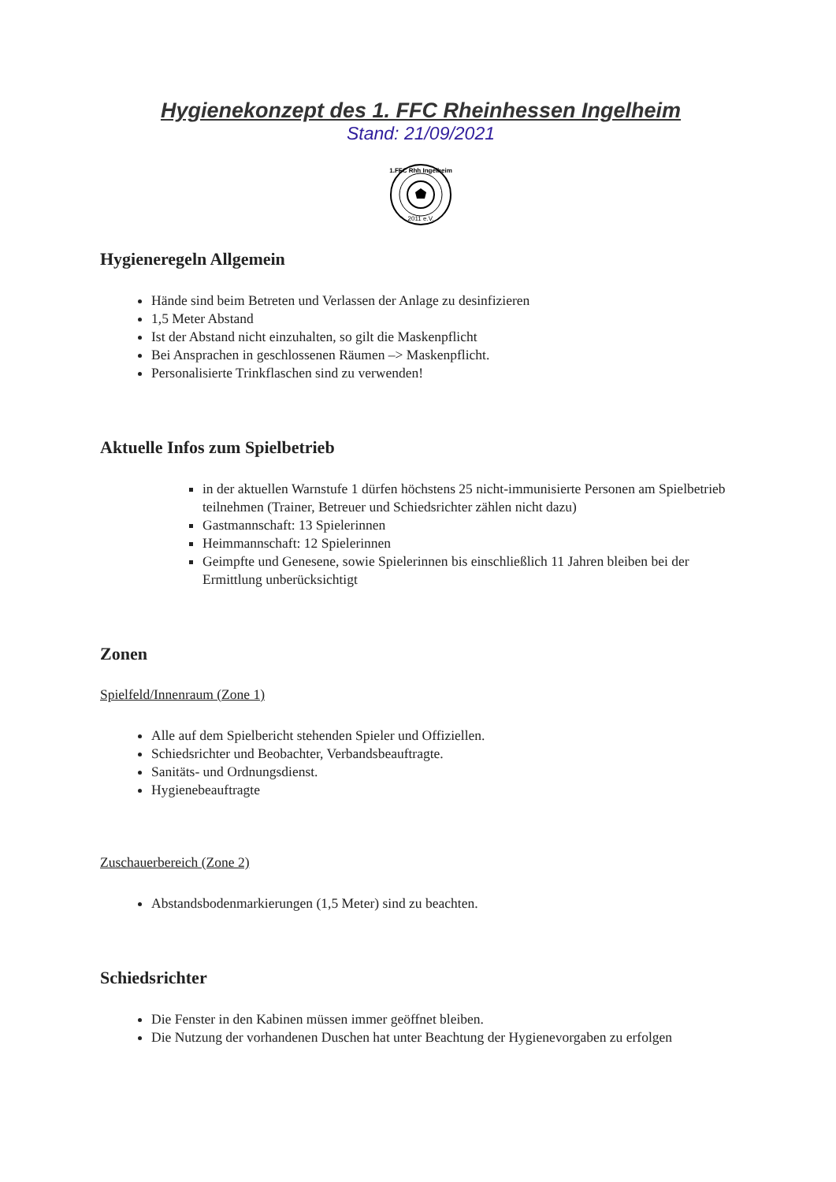Hygienekonzept des 1. FFC Rheinhessen Ingelheim
Stand: 21/09/2021
2011 e.V.
1.FFC Rhh Ingelheim
Hygieneregeln Allgemein
Hände sind beim Betreten und Verlassen der Anlage zu desinfizieren
1,5 Meter Abstand
Ist der Abstand nicht einzuhalten, so gilt die Maskenpflicht
Bei Ansprachen in geschlossenen Räumen –> Maskenpflicht.
Personalisierte Trinkflaschen sind zu verwenden!
Aktuelle Infos zum Spielbetrieb
in der aktuellen Warnstufe 1 dürfen höchstens 25 nicht-immunisierte Personen am Spielbetrieb teilnehmen (Trainer, Betreuer und Schiedsrichter zählen nicht dazu)
Gastmannschaft: 13 Spielerinnen
Heimmannschaft: 12 Spielerinnen
Geimpfte und Genesene, sowie Spielerinnen bis einschließlich 11 Jahren bleiben bei der Ermittlung unberücksichtigt
Zonen
Spielfeld/Innenraum (Zone 1)
Alle auf dem Spielbericht stehenden Spieler und Offiziellen.
Schiedsrichter und Beobachter, Verbandsbeauftragte.
Sanitäts- und Ordnungsdienst.
Hygienebeauftragte
Zuschauerbereich (Zone 2)
Abstandsbodenmarkierungen (1,5 Meter) sind zu beachten.
Schiedsrichter
Die Fenster in den Kabinen müssen immer geöffnet bleiben.
Die Nutzung der vorhandenen Duschen hat unter Beachtung der Hygienevorgaben zu erfolgen